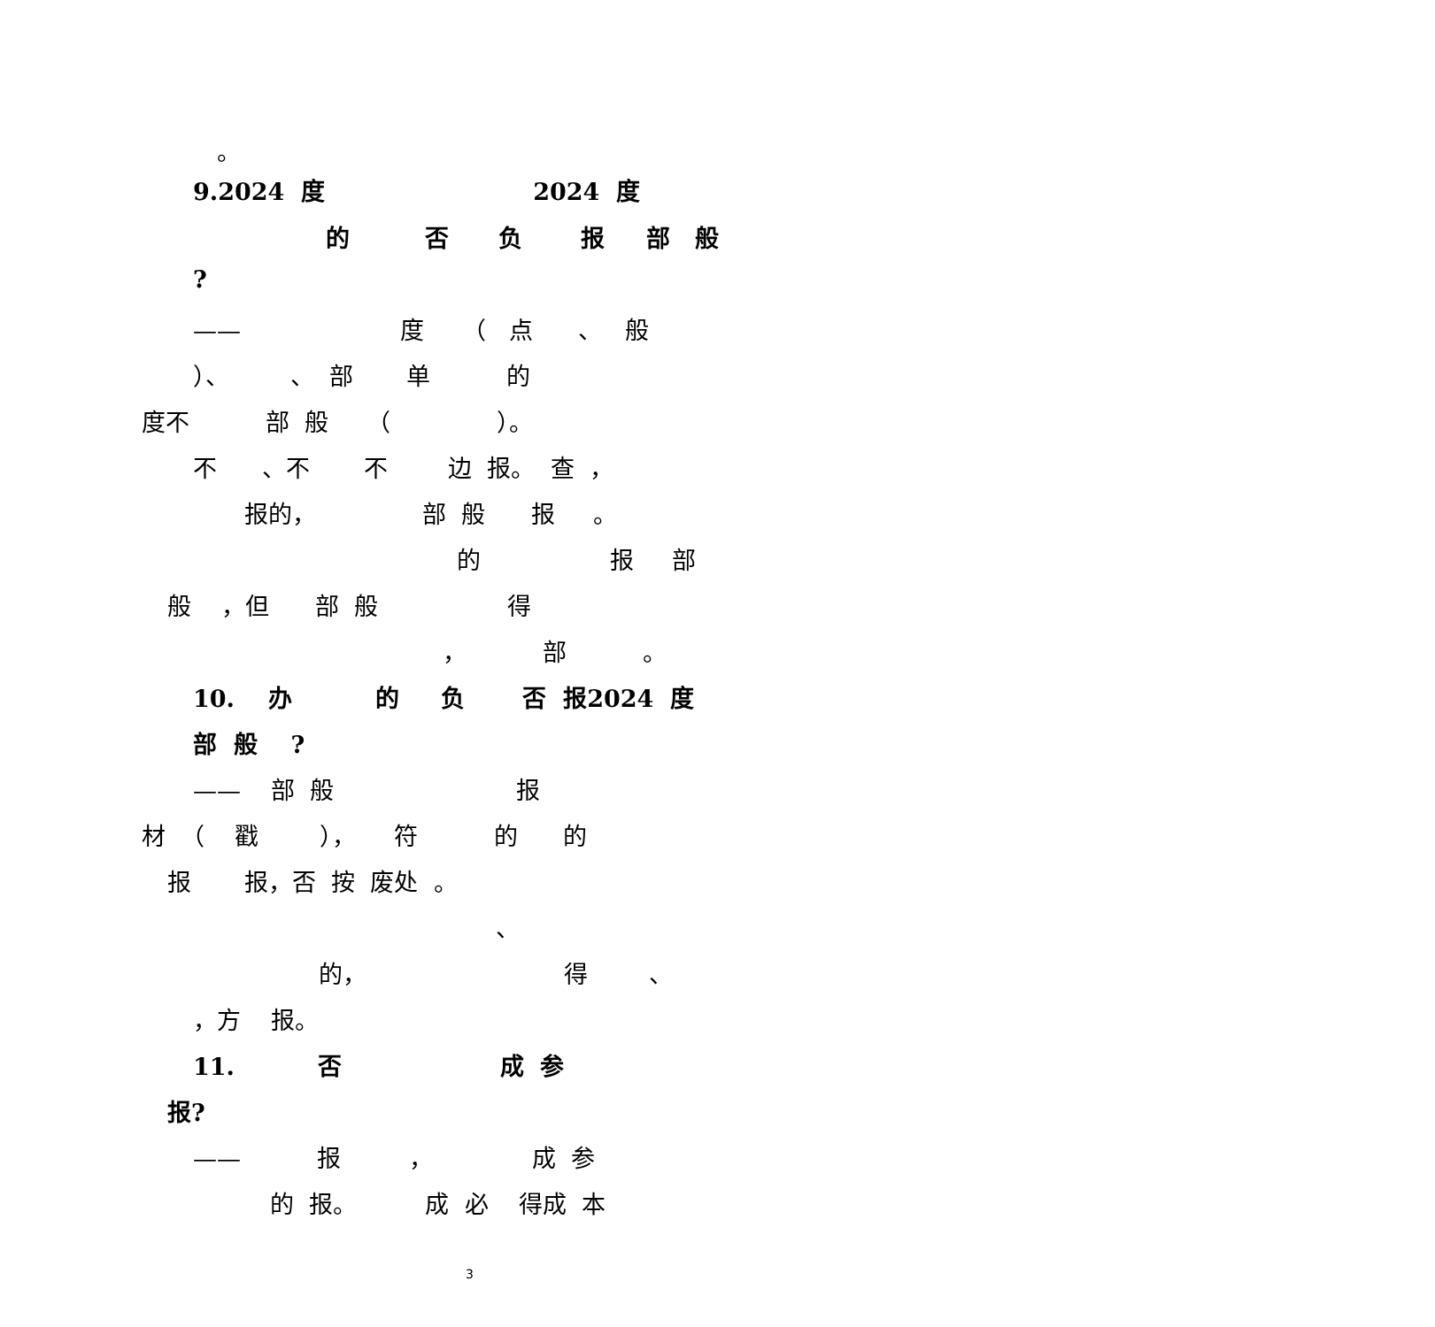。
9.2024 度 2024 度
的 否 负 报 部 般
?
—— 度 （ 点 、 般
）、 、 部 单 的
度不 部 般 （ ）。
不 、不 不 边 报。 查 ，
报的， 部 般 报 。
的 报 部
般 ，但 部 般 得
， 部 。
10. 办 的 负 否 报2024 度
部 般 ?
—— 部 般 报
材 （ 戳 ）， 符 的 的
报 报，否 按 废处 。
、
的， 得 、
，方 报。
11. 否 成 参
报?
—— 报 ， 成 参
的 报。 成 必 得成 本
3